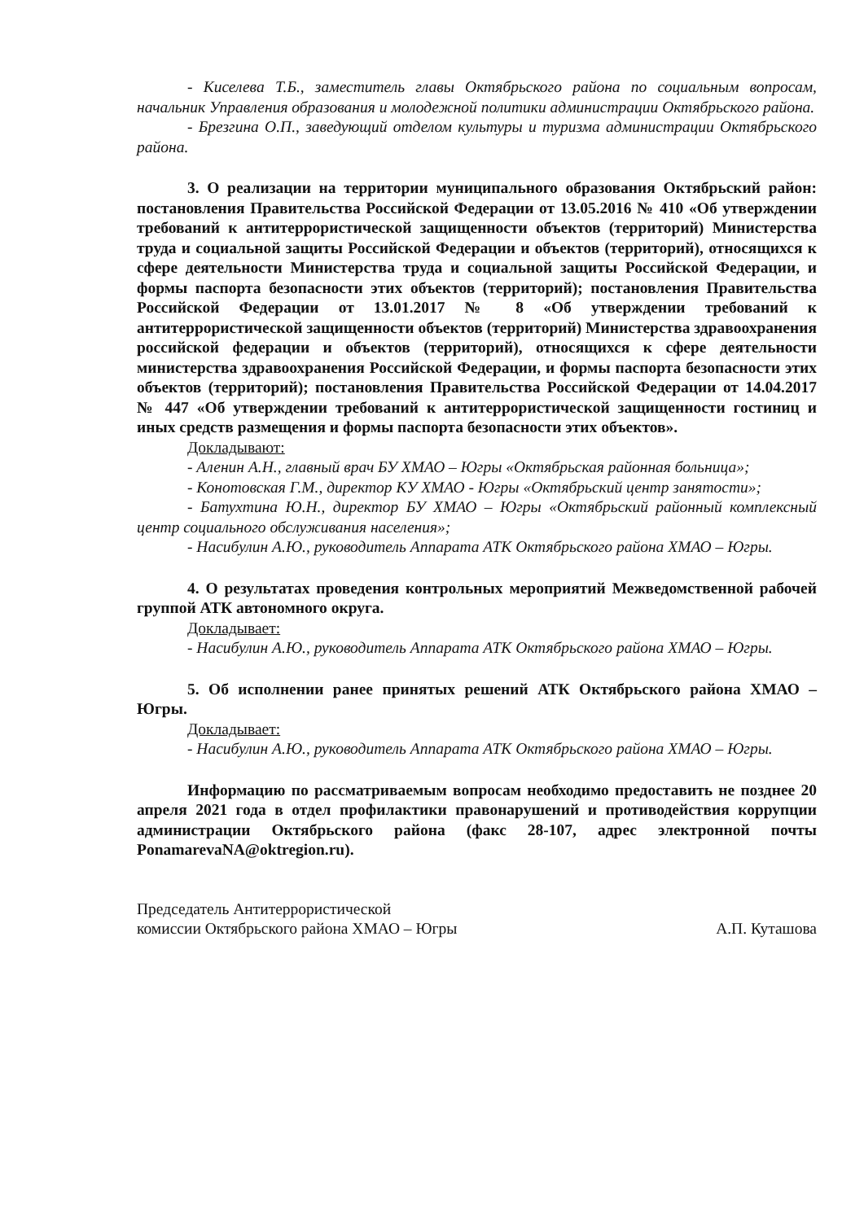- Киселева Т.Б., заместитель главы Октябрьского района по социальным вопросам, начальник Управления образования и молодежной политики администрации Октябрьского района.
- Брезгина О.П., заведующий отделом культуры и туризма администрации Октябрьского района.
3. О реализации на территории муниципального образования Октябрьский район: постановления Правительства Российской Федерации от 13.05.2016 № 410 «Об утверждении требований к антитеррористической защищенности объектов (территорий) Министерства труда и социальной защиты Российской Федерации и объектов (территорий), относящихся к сфере деятельности Министерства труда и социальной защиты Российской Федерации, и формы паспорта безопасности этих объектов (территорий); постановления Правительства Российской Федерации от 13.01.2017 № 8 «Об утверждении требований к антитеррористической защищенности объектов (территорий) Министерства здравоохранения российской федерации и объектов (территорий), относящихся к сфере деятельности министерства здравоохранения Российской Федерации, и формы паспорта безопасности этих объектов (территорий); постановления Правительства Российской Федерации от 14.04.2017 № 447 «Об утверждении требований к антитеррористической защищенности гостиниц и иных средств размещения и формы паспорта безопасности этих объектов».
Докладывают:
- Аленин А.Н., главный врач БУ ХМАО – Югры «Октябрьская районная больница»;
- Конотовская Г.М., директор КУ ХМАО - Югры «Октябрьский центр занятости»;
- Батухтина Ю.Н., директор БУ ХМАО – Югры «Октябрьский районный комплексный центр социального обслуживания населения»;
- Насибулин А.Ю., руководитель Аппарата АТК Октябрьского района ХМАО – Югры.
4. О результатах проведения контрольных мероприятий Межведомственной рабочей группой АТК автономного округа.
Докладывает:
- Насибулин А.Ю., руководитель Аппарата АТК Октябрьского района ХМАО – Югры.
5. Об исполнении ранее принятых решений АТК Октябрьского района ХМАО – Югры.
Докладывает:
- Насибулин А.Ю., руководитель Аппарата АТК Октябрьского района ХМАО – Югры.
Информацию по рассматриваемым вопросам необходимо предоставить не позднее 20 апреля 2021 года в отдел профилактики правонарушений и противодействия коррупции администрации Октябрьского района (факс 28-107, адрес электронной почты PonamarevaNA@oktregion.ru).
Председатель Антитеррористической
комиссии Октябрьского района ХМАО – Югры
А.П. Куташова